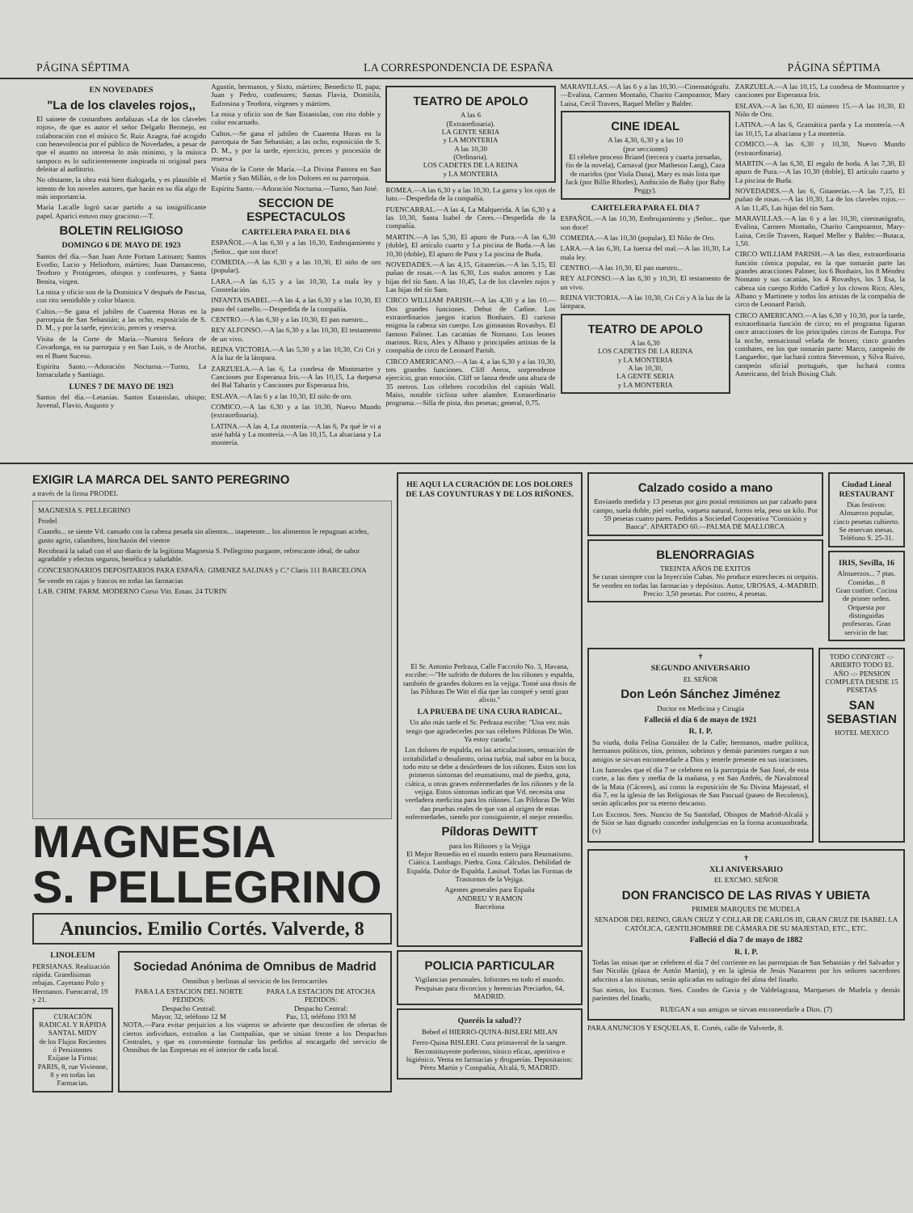PÁGINA SÉPTIMA LA CORRESPONDENCIA DE ESPAÑA PÁGINA SÉPTIMA
EN NOVEDADES
"La de los claveles rojos,,
El sainete de costumbres andaluzas «La de los claveles rojos», de que es autor el señor Delgado Bermejo, en colaboración con el músico Sr. Ruiz Azagra, fué acogido con benevolencia por el público de Novedades, a pesar de que el asunto no interesa lo más mínimo, y la música tampoco es lo suficientemente inspirada ni original para deleitar al auditorio.
No obstante, la obra está bien dialogada, y es plausible el intento de los noveles autores, que harán en su día algo de más importancia.
María Lacalle logró sacar partido a su insignificante papel. Aparici estuvo muy gracioso.—T.
BOLETIN RELIGIOSO
DOMINGO 6 DE MAYO DE 1923
Santos del día.—San Juan Ante Portam Latinam; Santos Evodio, Lucio y Heliodoro, mártires; Juan Damasceno, Teodoro y Protógenes, obispos y confesores, y Santa Benita, virgen.
La misa y oficio son de la Dominica V después de Pascua, con rito semidoble y color blanco.
Cultos.—Se gana el jubileo de Cuarenta Horas en la parroquia de San Sebastián; a las ocho, exposición de S. D. M., y por la tarde, ejercicio, preces y reserva.
Visita de la Corte de María.—Nuestra Señora de Covadonga, en su parroquia y en San Luis, o de Atocha, en el Buen Suceso.
Espíritu Santo.—Adoración Nocturna.—Turno, La Inmaculada y Santiago.
LUNES 7 DE MAYO DE 1923
Santos del día.—Letanías. Santos Estanislao, obispo; Juvenal, Flavio, Augusto y
Agustín, hermanos, y Sixto, mártires; Benedicto II, papa; Juan y Pedro, confesores; Santas Flavia, Domitila, Eufrosina y Teodora, vírgenes y mártires.
La misa y oficio son de San Estanislao, con rito doble y color encarnado.
Cultos.—Se gana el jubileo de Cuarenta Horas en la parroquia de San Sebastián; a las ocho, exposición de S. D. M., y por la tarde, ejercicio, preces y procesión de reserva
Visita de la Corte de María.—La Divina Pastora en San Martín y San Millán, o de los Dolores en su parroquia.
Espíritu Santo.—Adoración Nocturna.—Turno, San José.
SECCION DE ESPECTACULOS
CARTELERA PARA EL DIA 6
ESPAÑOL.—A las 6,30 y a las 10,30, Embrujamiento y ¡Señor... que son doce!
COMEDIA.—A las 6,30 y a las 10,30, El niño de oro (popular).
LARA.—A las 6,15 y a las 10,30, La mala ley y Constelación.
INFANTA ISABEL.—A las 4, a las 6,30 y a las 10,30, El paso del camello.—Despedida de la compañía.
CENTRO.—A las 6,30 y a las 10,30, El pan nuestro...
REY ALFONSO.—A las 6,30 y a las 10,30, El testamento de un vivo.
REINA VICTORIA.—A las 5,30 y a las 10,30, Cri Cri y A la luz de la lámpara.
ZARZUELA.—A las 6, La condesa de Montmartre y Canciones por Esperanza Iris.—A las 10,15, La duquesa del Bal Tabarín y Canciones por Esperanza Iris.
ESLAVA.—A las 6 y a las 10,30, El niño de oro.
COMICO.—A las 6,30 y a las 10,30, Nuevo Mundo (extraordinaria).
LATINA.—A las 4, La montería.—A las 6, Pa qué le vi a usté hablá y La montería.—A las 10,15, La alsaciana y La montería.
TEATRO DE APOLO
A las 6
(Extraordinaria).
LA GENTE SERIA
y LA MONTERIA
A las 10,30
(Ordinaria).
LOS CADETES DE LA REINA
y LA MONTERIA
ROMEA.—A las 6,30 y a las 10,30, La garra y los ojos de luto.—Despedida de la compañía.
FUENCARRAL.—A las 4, La Malquerida. A las 6,30 y a las 10,30, Santa Isabel de Ceres.—Despedida de la compañía.
MARTIN.—A las 5,30, El apuro de Pura.—A las 6,30 (doble), El artículo cuarto y La piscina de Buda.—A las 10,30 (doble), El apuro de Pura y La piscina de Buda.
NOVEDADES.—A las 4,15, Gitanerías.—A las 5,15, El puñao de rosas.—A las 6,30, Los malos amores y Las hijas del tío Sam. A las 10,45, La de los claveles rojos y Las hijas del tío Sam.
CIRCO WILLIAM PARISH.—A las 4,30 y a las 10.—Dos grandes funciones. Debut de Cadine. Los extraordinarios juegos icarios Bonhairs. El curioso enigma la cabeza sin cuerpo. Los gimnastas Rovasbys. El famoso Palmer. Las cacatúas de Nomano. Los leones marinos. Rico, Alex y Albano y principales artistas de la compañía de circo de Leonard Parish.
CIRCO AMERICANO.—A las 4, a las 6,30 y a las 10,30, tres grandes funciones. Cliff Aeros, sorprendente ejercicio, gran emoción. Cliff se lanza desde una altura de 35 metros. Los célebres cocodrilos del capitán Wall. Maiss, notable ciclista sobre alambre. Extraordinario programa.—Silla de pista, dos pesetas; general, 0,75.
MARAVILLAS.—A las 6 y a las 10,30.—Cinematógrafo.—Evalina, Carmen Montaño, Charito Campoamor, Mary Luisa, Cecil Travers, Raquel Meller y Balder.
CINE IDEAL
A las 4,30, 6,30 y a las 10
(por secciones)
El célebre proceso Briand (tercera y cuarta jornadas, fin de la novela), Carnaval (por Matheson Lang), Caza de maridos (por Viola Dana), Mary es más lista que Jack (por Billie Rhodes), Ambición de Baby (por Baby Peggy).
CARTELERA PARA EL DIA 7
ESPAÑOL.—A las 10,30, Embrujamiento y ¡Señor... que son doce!
COMEDIA.—A las 10,30 (popular), El Niño de Oro.
LARA.—A las 6,30, La fuerza del mal.—A las 10,30, La mala ley.
CENTRO.—A las 10,30, El pan nuestro...
REY ALFONSO.—A las 6,30 y 10,30, El testamento de un vivo.
REINA VICTORIA.—A las 10,30, Cri Cri y A la luz de la lámpara.
TEATRO DE APOLO
A las 6,30
LOS CADETES DE LA REINA
y LA MONTERIA
A las 10,30,
LA GENTE SERIA
y LA MONTERIA
ZARZUELA.—A las 10,15, La condesa de Montmartre y canciones por Esperanza Iris.
ESLAVA.—A las 6,30, El número 15.—A las 10,30, El Niño de Oro.
LATINA.—A las 6, Gramática parda y La montería.—A las 10,15, La alsaciana y La montería.
COMICO.—A las 6,30 y 10,30, Nuevo Mundo (extraordinaria).
MARTIN.—A las 6,30, El regalo de boda. A las 7,30, El apuro de Pura.—A las 10,30 (doble), El artículo cuarto y La piscina de Buda.
NOVEDADES.—A las 6, Gitanerías.—A las 7,15, El puñao de rosas.—A las 10,30, La de los claveles rojos.—A las 11,45, Las hijas del tío Sam.
MARAVILLAS.—A las 6 y a las 10,30, cinematógrafo, Evalina, Carmen Montaño, Charito Campoamor, Mary-Luisa, Cecile Travers, Raquel Meller y Balder.—Butaca, 1,50.
CIRCO WILLIAM PARISH.—A las diez, extraordinaria función cómica popular, en la que tomarán parte las grandes atracciones Palmer, los 6 Bonhairs, los 8 Méndez Nomano y sus cacatúas, los 4 Rovasbys, los 3 Esa, la cabeza sin cuerpo Riddo Cadiré y los clowns Rico, Alex, Albano y Martinete y todos los artistas de la compañía de circo de Leonard Parish.
CIRCO AMERICANO.—A las 6,30 y 10,30, por la tarde, extraordinaria función de circo; en el programa figuran once atracciones de los principales circos de Europa. Por la noche, sensacional velada de boxeo; cinco grandes combates, en los que tomarán parte: Marco, campeón de Languedoc, que luchará contra Stevenson, y Silva Ruivo, campeón oficial portugués, que luchará contra Americano, del Irixh Boxing Club.
EXIGIR LA MARCA DEL SANTO PEREGRINO
a través de la firma PRODEL
MAGNESIA S. PELLEGRINO
Prodel
Cuando... se siente Vd. cansado con la cabeza pesada sin alientos... inapetente... los alimentos le repugnan acidez, gusto agrio, calambres, hinchazón del vientre
Recobrará la salud con el uso diario de la legítima Magnesia S. Pellegrino purgante, refrescante ideal, de sabor agradable y efectos seguros, benéfica y saludable.
CONCESIONARIOS DEPOSITARIOS PARA ESPAÑA: GIMENEZ SALINAS y C.ª Claris 111 BARCELONA
Se vende en cajas y frascos en todas las farmacias
LAB. CHIM. FARM. MODERNO Corso Vitt. Eman. 24 TURIN
MAGNESIA
S. PELLEGRINO
Anuncios. Emilio Cortés. Valverde, 8
LINOLEUM
PERSIANAS. Realización rápida. Grandísimas rebajas. Cayetano Polo y Hermanos. Fuencarral, 19 y 21.
CURACIÓN RADICAL Y RÁPIDA
SANTAL MIDY
de los Flujos Recientes ó Persistentes
Exíjase la Firma:
PARIS, 8, rue Vivienne, 8 y en todas las Farmacias.
Sociedad Anónima de Omnibus de Madrid
Omnibus y berlinas al servicio de los ferrocarriles
PARA LA ESTACION DEL NORTE
PEDIDOS:
Despacho Central:
Mayor, 32, teléfono 12 M
PARA LA ESTACION DE ATOCHA
PEDIDOS:
Despacho Central:
Paz, 13, teléfono 193 M
NOTA.—Para evitar perjuicios a los viajeros se advierte que desconfíen de ofertas de ciertos individuos, extraños a las Compañías, que se sitúan frente a los Despachos Centrales, y que es conveniente formular los pedidos al encargado del servicio de Omnibus de las Empresas en el interior de cada local.
HE AQUI LA CURACIÓN DE LOS DOLORES DE LAS COYUNTURAS Y DE LOS RIÑONES.
El Sr. Antonio Pedraza, Calle Faccrolo No. 3, Havana, escribe:—"He sufrido de dolores de los riñones y espalda, también de grandes dolores en la vejiga. Tomé una dosis de las Píldoras De Witt el día que las compré y sentí gran alivio."
LA PRUEBA DE UNA CURA RADICAL.
Un año más tarde el Sr. Pedraza escribe: "Una vez más tengo que agradecerles por sus célebres Píldoras De Witt. Ya estoy curado."
Los dolores de espalda, en las articulaciones, sensación de irritabilidad o desaliento, orina turbia, mal sabor en la boca, todo esto se debe a desórdenes de los riñones. Estos son los primeros síntomas del reumatismo, mal de piedra, gota, ciática, u otras graves enfermedades de los riñones y de la vejiga. Estos síntomas indican que Vd. necesita una verdadera medicina para los riñones. Las Píldoras De Witt dan pruebas reales de que van al origen de estas enfermedades, siendo por consiguiente, el mejor remedio.
Píldoras DeWITT
para los Riñones y la Vejiga
El Mejor Remedio en el mundo entero para Reumatismo. Ciática. Lumbago. Piedra. Gota. Cálculos. Debilidad de Espalda. Dolor de Espalda. Lasitud. Todas las Formas de Trastornos de la Vejiga.
Agentes generales para España
ANDREU Y RAMON
Barcelona
POLICIA PARTICULAR
Vigilancias personales. Informes en todo el mundo. Pesquisas para divorcios y herencias Preciados, 64, MADRID.
Queréis la salud??
Bebed el HIERRO-QUINA-BISLERI MILAN
Ferro-Quina BISLERI. Cura primaveral de la sangre. Reconstituyente poderoso, tónico eficaz, aperitivo e higiénico. Venta en farmacias y droguerías. Depositarios: Pérez Martín y Compañía, Alcalá, 9, MADRID.
Calzado cosido a mano
Enviando medida y 13 pesetas por giro postal remitimos un par calzado para campo, suela doble, piel vuelta, vaqueta natural, forros tela, peso un kilo. Por 59 pesetas cuatro pares. Pedidos a Sociedad Cooperativa "Comisión y Banca". APARTADO 60.—PALMA DE MALLORCA
BLENORRAGIAS
TREINTA AÑOS DE EXITOS
Se curan siempre con la Inyección Cubas. No produce estrecheces ni orquitis. Se venden en todas las farmacias y depósitos. Autor, UROSAS, 4.-MADRID. Precio: 3,50 pesetas. Por correo, 4 pesetas.
Ciudad Lineal RESTAURANT
Días festivos: Almuerzo popular, cinco pesetas cubierto. Se reservan mesas. Teléfono S. 25-31.
IRIS, Sevilla, 16
Almuerzos... 7 ptas.
Comidas... 8
Gran confort. Cocina de primer orden. Orquesta por distinguidas profesoras. Gran servicio de bar.
✝
SEGUNDO ANIVERSARIO
EL SEÑOR
Don León Sánchez Jiménez
Doctor en Medicina y Cirugía
Falleció el día 6 de mayo de 1921
R. I. P.
Su viuda, doña Felisa González de la Calle; hermanos, madre política, hermanos políticos, tíos, primos, sobrinos y demás parientes ruegan a sus amigos se sirvan encomendarle a Dios y tenerle presente en sus oraciones.
Los funerales que el día 7 se celebren en la parroquia de San José, de esta corte, a las diez y media de la mañana, y en San Andrés, de Navalmoral de la Mata (Cáceres), así como la exposición de Su Divina Majestad, el día 7, en la iglesia de las Religiosas de San Pascual (paseo de Recoletos), serán aplicados por su eterno descanso.
Los Excmos. Sres. Nuncio de Su Santidad, Obispos de Madrid-Alcalá y de Sión se han dignado conceder indulgencias en la forma acostumbrada. (v)
TODO CONFORT -:- ABIERTO TODO EL AÑO -:- PENSION COMPLETA DESDE 15 PESETAS
SAN SEBASTIAN
HOTEL MEXICO
✝
XLI ANIVERSARIO
EL EXCMO. SEÑOR
DON FRANCISCO DE LAS RIVAS Y UBIETA
PRIMER MARQUES DE MUDELA
SENADOR DEL REINO, GRAN CRUZ Y COLLAR DE CARLOS III, GRAN CRUZ DE ISABEL LA CATÓLICA, GENTILHOMBRE DE CÁMARA DE SU MAJESTAD, ETC., ETC.
Falleció el día 7 de mayo de 1882
R. I. P.
Todas las misas que se celebren el día 7 del corriente en las parroquias de San Sebastián y del Salvador y San Nicolás (plaza de Antón Martín), y en la iglesia de Jesús Nazareno por los señores sacerdotes adscritos a las mismas, serán aplicadas en sufragio del alma del finado.
Sus nietos, los Excmos. Sres. Condes de Gavia y de Valdelagrana, Marqueses de Mudela y demás parientes del finado,
RUEGAN a sus amigos se sirvan encomendarle a Dios. (7)
PARA ANUNCIOS Y ESQUELAS, E. Cortés, calle de Valverde, 8.